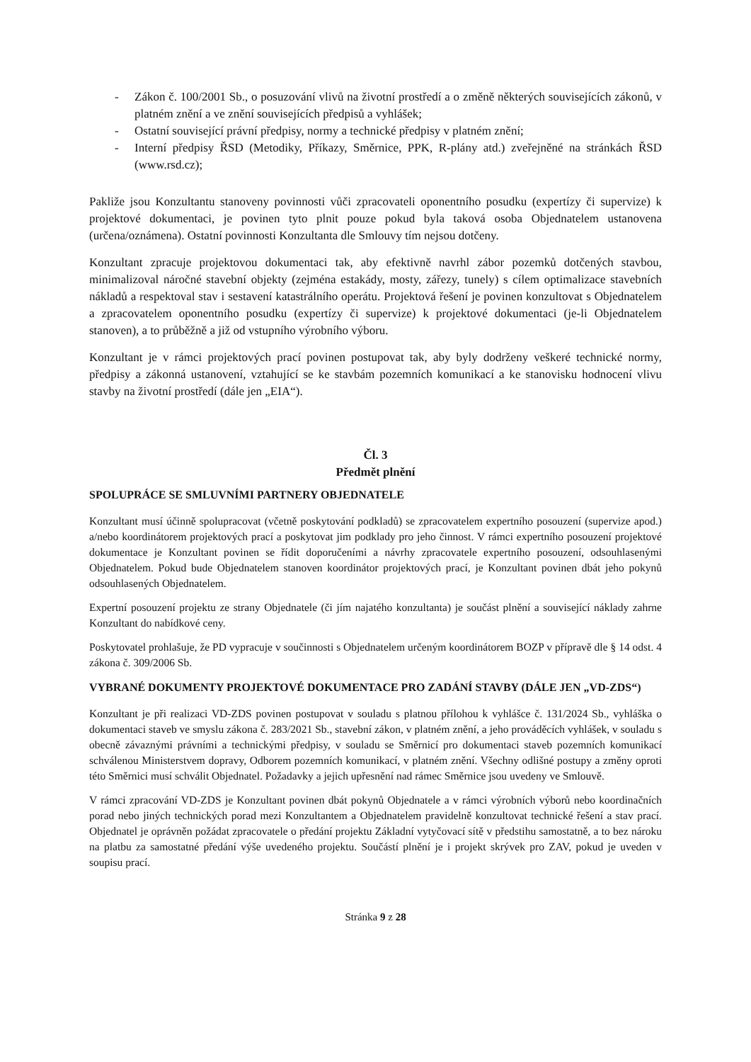- Zákon č. 100/2001 Sb., o posuzování vlivů na životní prostředí a o změně některých souvisejících zákonů, v platném znění a ve znění souvisejících předpisů a vyhlášek;
- Ostatní související právní předpisy, normy a technické předpisy v platném znění;
- Interní předpisy ŘSD (Metodiky, Příkazy, Směrnice, PPK, R-plány atd.) zveřejněné na stránkách ŘSD (www.rsd.cz);
Pakliže jsou Konzultantu stanoveny povinnosti vůči zpracovateli oponentního posudku (expertízy či supervize) k projektové dokumentaci, je povinen tyto plnit pouze pokud byla taková osoba Objednatelem ustanovena (určena/oznámena). Ostatní povinnosti Konzultanta dle Smlouvy tím nejsou dotčeny.
Konzultant zpracuje projektovou dokumentaci tak, aby efektivně navrhl zábor pozemků dotčených stavbou, minimalizoval náročné stavební objekty (zejména estakády, mosty, zářezy, tunely) s cílem optimalizace stavebních nákladů a respektoval stav i sestavení katastrálního operátu. Projektová řešení je povinen konzultovat s Objednatelem a zpracovatelem oponentního posudku (expertízy či supervize) k projektové dokumentaci (je-li Objednatelem stanoven), a to průběžně a již od vstupního výrobního výboru.
Konzultant je v rámci projektových prací povinen postupovat tak, aby byly dodrženy veškeré technické normy, předpisy a zákonná ustanovení, vztahující se ke stavbám pozemních komunikací a ke stanovisku hodnocení vlivu stavby na životní prostředí (dále jen „EIA“).
Čl. 3
Předmět plnění
SPOLUPRÁCE SE SMLUVNÍMI PARTNERY OBJEDNATELE
Konzultant musí účinně spolupracovat (včetně poskytování podkladů) se zpracovatelem expertního posouzení (supervize apod.) a/nebo koordinátorem projektových prací a poskytovat jim podklady pro jeho činnost. V rámci expertního posouzení projektové dokumentace je Konzultant povinen se řídit doporučeními a návrhy zpracovatele expertního posouzení, odsouhlasenými Objednatelem. Pokud bude Objednatelem stanoven koordinátor projektových prací, je Konzultant povinen dbát jeho pokynů odsouhlasených Objednatelem.
Expertní posouzení projektu ze strany Objednatele (či jím najatého konzultanta) je součást plnění a související náklady zahrne Konzultant do nabídkové ceny.
Poskytovatel prohlašuje, že PD vypracuje v součinnosti s Objednatelem určeným koordinátorem BOZP v přípravě dle § 14 odst. 4 zákona č. 309/2006 Sb.
VYBRANÉ DOKUMENTY PROJEKTOVÉ DOKUMENTACE PRO ZADÁNÍ STAVBY (DÁLE JEN „VD-ZDS“)
Konzultant je při realizaci VD-ZDS povinen postupovat v souladu s platnou přílohou k vyhlášce č. 131/2024 Sb., vyhláška o dokumentaci staveb ve smyslu zákona č. 283/2021 Sb., stavební zákon, v platném znění, a jeho prováděcích vyhlášek, v souladu s obecně závaznými právními a technickými předpisy, v souladu se Směrnicí pro dokumentaci staveb pozemních komunikací schválenou Ministerstvem dopravy, Odborem pozemních komunikací, v platném znění. Všechny odlišné postupy a změny oproti této Směrnici musí schválit Objednatel. Požadavky a jejich upřesnění nad rámec Směrnice jsou uvedeny ve Smlouvě.
V rámci zpracování VD-ZDS je Konzultant povinen dbát pokynů Objednatele a v rámci výrobních výborů nebo koordinačních porad nebo jiných technických porad mezi Konzultantem a Objednatelem pravidelně konzultovat technické řešení a stav prací. Objednatel je oprávněn požádat zpracovatele o předání projektu Základní vytyčovací sítě v předstihu samostatně, a to bez nároku na platbu za samostatné předání výše uvedeného projektu. Součástí plnění je i projekt skrývek pro ZAV, pokud je uveden v soupisu prací.
Stránka 9 z 28